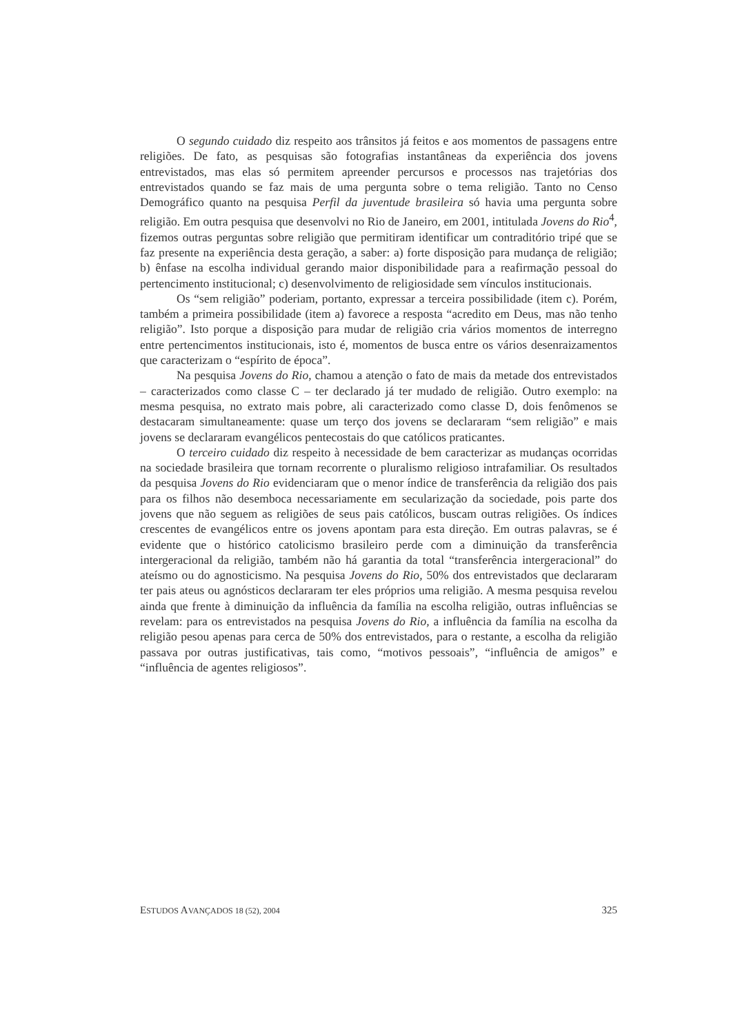O segundo cuidado diz respeito aos trânsitos já feitos e aos momentos de passagens entre religiões. De fato, as pesquisas são fotografias instantâneas da experiência dos jovens entrevistados, mas elas só permitem apreender percursos e processos nas trajetórias dos entrevistados quando se faz mais de uma pergunta sobre o tema religião. Tanto no Censo Demográfico quanto na pesquisa Perfil da juventude brasileira só havia uma pergunta sobre religião. Em outra pesquisa que desenvolvi no Rio de Janeiro, em 2001, intitulada Jovens do Rio<sup>4</sup>, fizemos outras perguntas sobre religião que permitiram identificar um contraditório tripé que se faz presente na experiência desta geração, a saber: a) forte disposição para mudança de religião; b) ênfase na escolha individual gerando maior disponibilidade para a reafirmação pessoal do pertencimento institucional; c) desenvolvimento de religiosidade sem vínculos institucionais.
Os “sem religião” poderiam, portanto, expressar a terceira possibilidade (item c). Porém, também a primeira possibilidade (item a) favorece a resposta “acredito em Deus, mas não tenho religião”. Isto porque a disposição para mudar de religião cria vários momentos de interregno entre pertencimentos institucionais, isto é, momentos de busca entre os vários desenraizamentos que caracterizam o “espírito de época”.
Na pesquisa Jovens do Rio, chamou a atenção o fato de mais da metade dos entrevistados – caracterizados como classe C – ter declarado já ter mudado de religião. Outro exemplo: na mesma pesquisa, no extrato mais pobre, ali caracterizado como classe D, dois fenômenos se destacaram simultaneamente: quase um terço dos jovens se declararam “sem religião” e mais jovens se declararam evangélicos pentecostais do que católicos praticantes.
O terceiro cuidado diz respeito à necessidade de bem caracterizar as mudanças ocorridas na sociedade brasileira que tornam recorrente o pluralismo religioso intrafamiliar. Os resultados da pesquisa Jovens do Rio evidenciaram que o menor índice de transferência da religião dos pais para os filhos não desemboca necessariamente em secularização da sociedade, pois parte dos jovens que não seguem as religiões de seus pais católicos, buscam outras religiões. Os índices crescentes de evangélicos entre os jovens apontam para esta direção. Em outras palavras, se é evidente que o histórico catolicismo brasileiro perde com a diminuição da transferência intergeracional da religião, também não há garantia da total “transferência intergeracional” do ateísmo ou do agnosticismo. Na pesquisa Jovens do Rio, 50% dos entrevistados que declararam ter pais ateus ou agnósticos declararam ter eles próprios uma religião. A mesma pesquisa revelou ainda que frente à diminuição da influência da família na escolha religião, outras influências se revelam: para os entrevistados na pesquisa Jovens do Rio, a influência da família na escolha da religião pesou apenas para cerca de 50% dos entrevistados, para o restante, a escolha da religião passava por outras justificativas, tais como, “motivos pessoais”, “influência de amigos” e “influência de agentes religiosos”.
ESTUDOS AVANÇADOS 18 (52), 2004 325